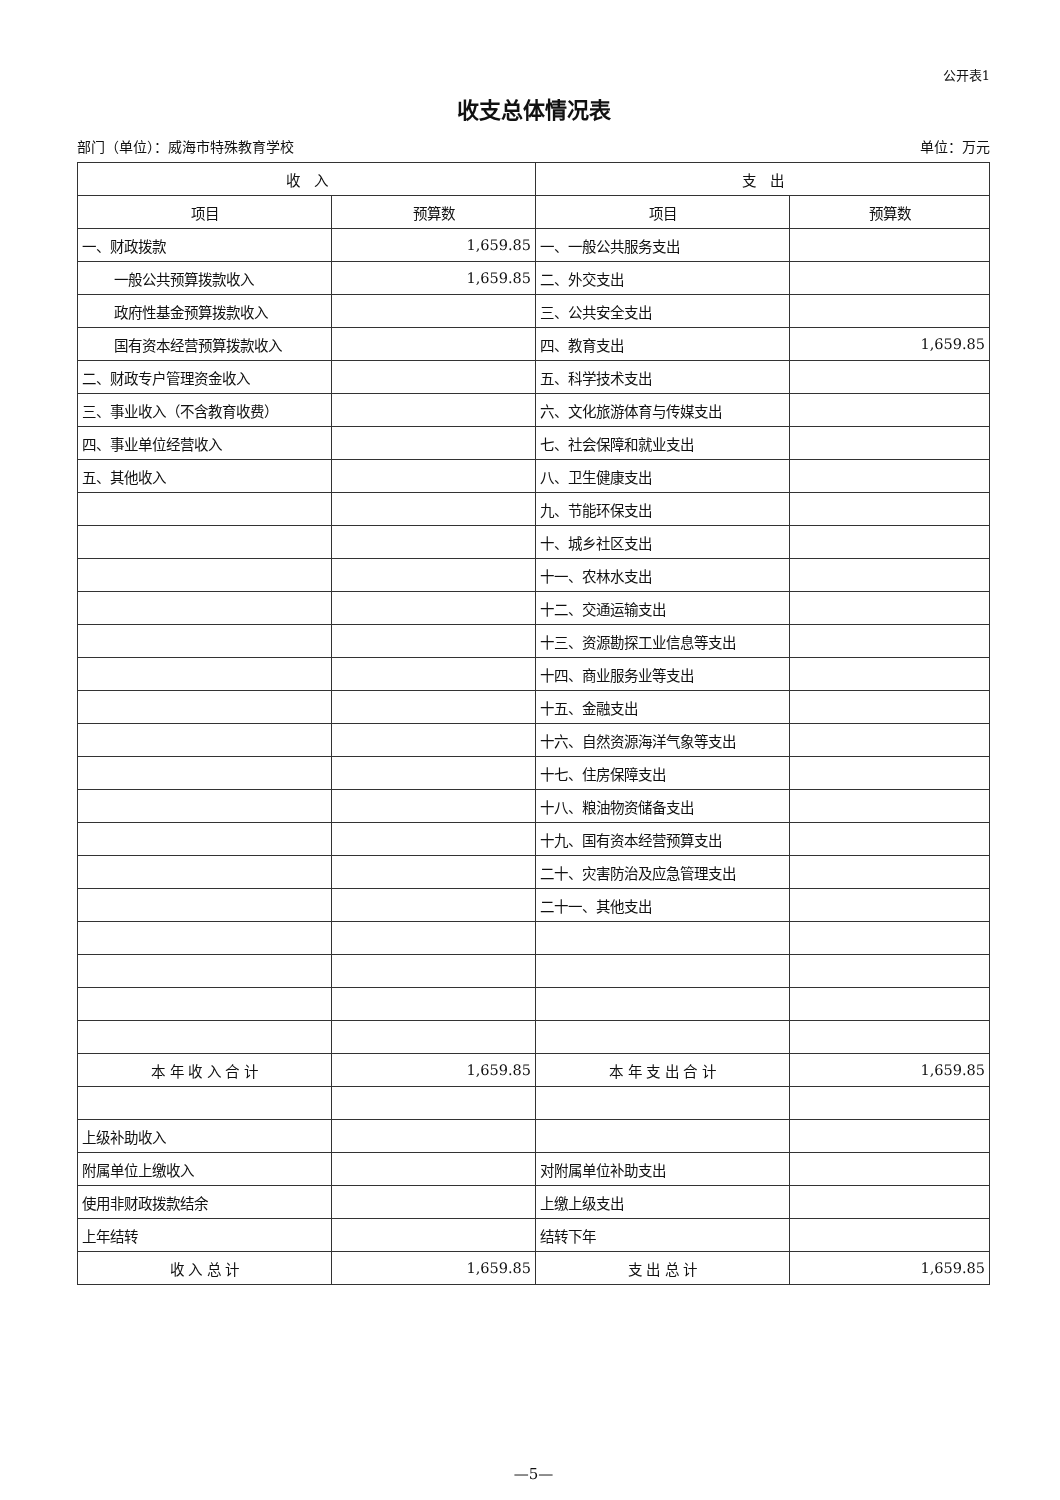公开表1
收支总体情况表
部门（单位）：威海市特殊教育学校 单位：万元
| 收 入 | | 支 出 | |
| --- | --- | --- | --- |
| 项目 | 预算数 | 项目 | 预算数 |
| 一、财政拨款 | 1,659.85 | 一、一般公共服务支出 | |
| 一般公共预算拨款收入 | 1,659.85 | 二、外交支出 | |
| 政府性基金预算拨款收入 | | 三、公共安全支出 | |
| 国有资本经营预算拨款收入 | | 四、教育支出 | 1,659.85 |
| 二、财政专户管理资金收入 | | 五、科学技术支出 | |
| 三、事业收入（不含教育收费） | | 六、文化旅游体育与传媒支出 | |
| 四、事业单位经营收入 | | 七、社会保障和就业支出 | |
| 五、其他收入 | | 八、卫生健康支出 | |
| | | 九、节能环保支出 | |
| | | 十、城乡社区支出 | |
| | | 十一、农林水支出 | |
| | | 十二、交通运输支出 | |
| | | 十三、资源勘探工业信息等支出 | |
| | | 十四、商业服务业等支出 | |
| | | 十五、金融支出 | |
| | | 十六、自然资源海洋气象等支出 | |
| | | 十七、住房保障支出 | |
| | | 十八、粮油物资储备支出 | |
| | | 十九、国有资本经营预算支出 | |
| | | 二十、灾害防治及应急管理支出 | |
| | | 二十一、其他支出 | |
| 本 年 收 入 合 计 | 1,659.85 | 本 年 支 出 合 计 | 1,659.85 |
| 上级补助收入 | | | |
| 附属单位上缴收入 | | 对附属单位补助支出 | |
| 使用非财政拨款结余 | | 上缴上级支出 | |
| 上年结转 | | 结转下年 | |
| 收 入 总 计 | 1,659.85 | 支 出 总 计 | 1,659.85 |
—5—